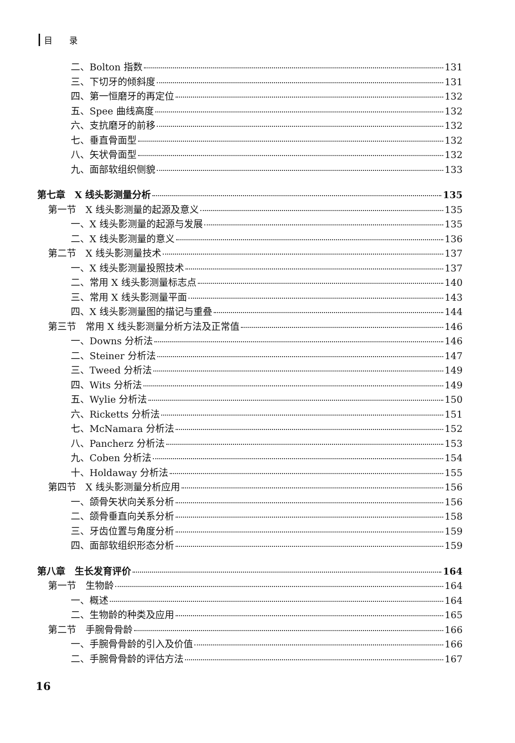目　　录
二、Bolton 指数 131
三、下切牙的倾斜度 131
四、第一恒磨牙的再定位 132
五、Spee 曲线高度 132
六、支抗磨牙的前移 132
七、垂直骨面型 132
八、矢状骨面型 132
九、面部软组织侧貌 133
第七章　X 线头影测量分析 135
第一节　X 线头影测量的起源及意义 135
一、X 线头影测量的起源与发展 135
二、X 线头影测量的意义 136
第二节　X 线头影测量技术 137
一、X 线头影测量投照技术 137
二、常用 X 线头影测量标志点 140
三、常用 X 线头影测量平面 143
四、X 线头影测量图的描记与重叠 144
第三节　常用 X 线头影测量分析方法及正常值 146
一、Downs 分析法 146
二、Steiner 分析法 147
三、Tweed 分析法 149
四、Wits 分析法 149
五、Wylie 分析法 150
六、Ricketts 分析法 151
七、McNamara 分析法 152
八、Pancherz 分析法 153
九、Coben 分析法 154
十、Holdaway 分析法 155
第四节　X 线头影测量分析应用 156
一、颌骨矢状向关系分析 156
二、颌骨垂直向关系分析 158
三、牙齿位置与角度分析 159
四、面部软组织形态分析 159
第八章　生长发育评价 164
第一节　生物龄 164
一、概述 164
二、生物龄的种类及应用 165
第二节　手腕骨骨龄 166
一、手腕骨骨龄的引入及价值 166
二、手腕骨骨龄的评估方法 167
16